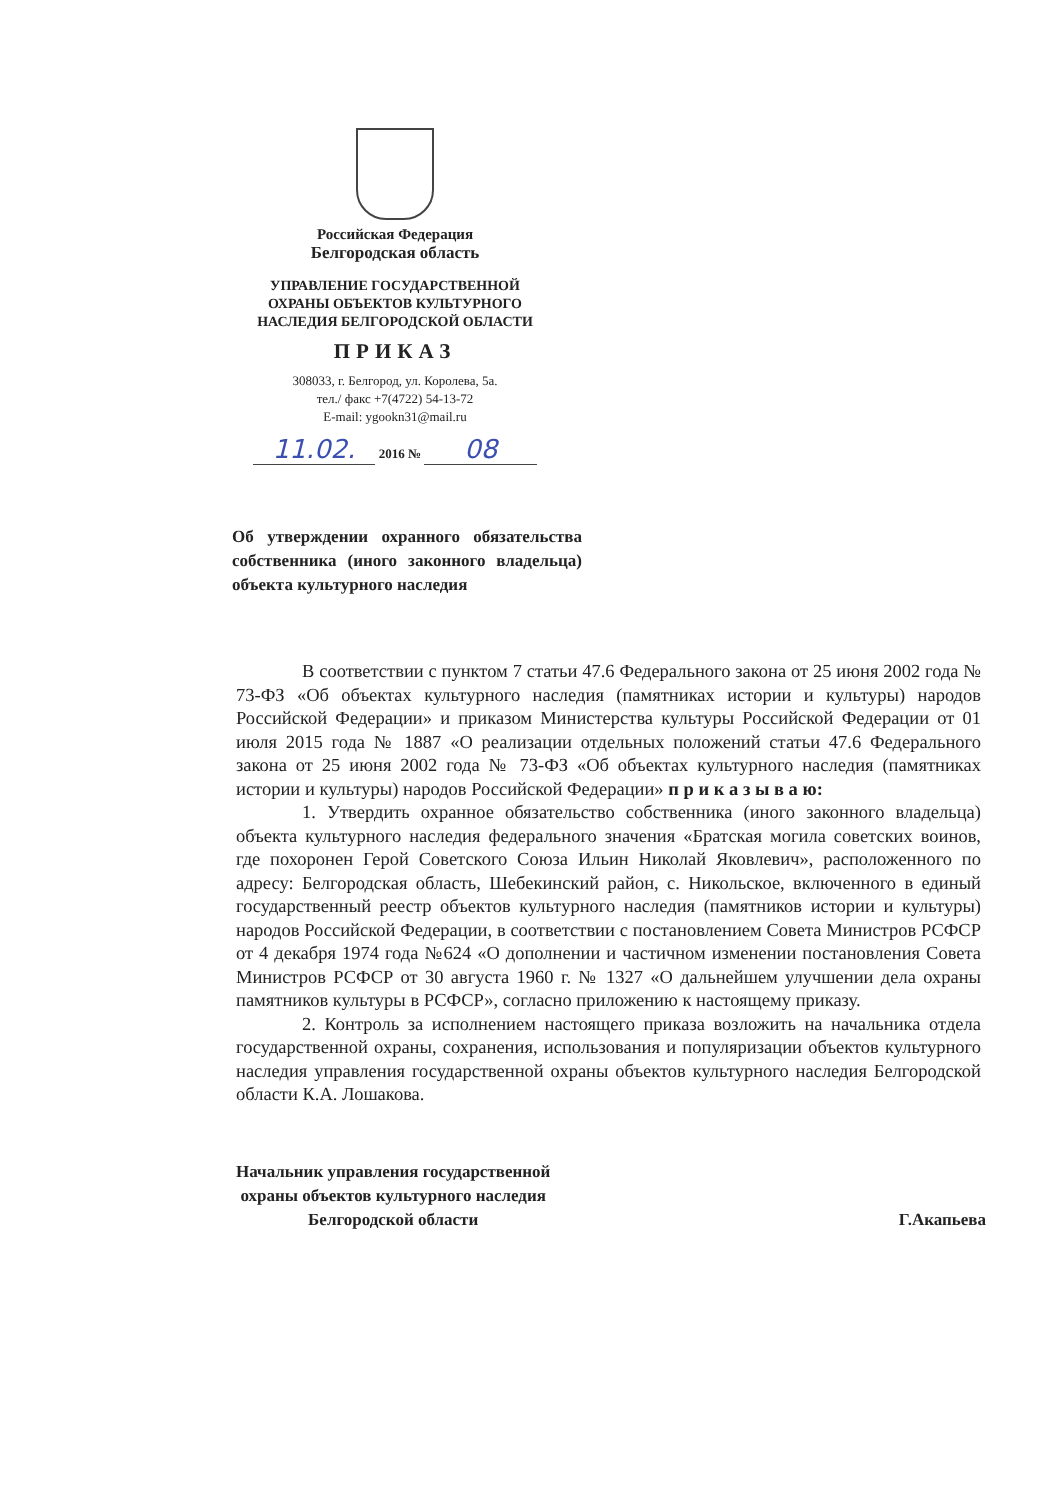Российская Федерация
Белгородская область
УПРАВЛЕНИЕ ГОСУДАРСТВЕННОЙ
ОХРАНЫ ОБЪЕКТОВ КУЛЬТУРНОГО
НАСЛЕДИЯ БЕЛГОРОДСКОЙ ОБЛАСТИ
ПРИКАЗ
308033, г. Белгород, ул. Королева, 5а.
тел./ факс +7(4722) 54-13-72
E-mail: ygookn31@mail.ru
11.02. 2016 № 08
Об утверждении охранного обязательства собственника (иного законного владельца) объекта культурного наследия
В соответствии с пунктом 7 статьи 47.6 Федерального закона от 25 июня 2002 года № 73-ФЗ «Об объектах культурного наследия (памятниках истории и культуры) народов Российской Федерации» и приказом Министерства культуры Российской Федерации от 01 июля 2015 года № 1887 «О реализации отдельных положений статьи 47.6 Федерального закона от 25 июня 2002 года № 73-ФЗ «Об объектах культурного наследия (памятниках истории и культуры) народов Российской Федерации» п р и к а з ы в а ю:
1. Утвердить охранное обязательство собственника (иного законного владельца) объекта культурного наследия федерального значения «Братская могила советских воинов, где похоронен Герой Советского Союза Ильин Николай Яковлевич», расположенного по адресу: Белгородская область, Шебекинский район, с. Никольское, включенного в единый государственный реестр объектов культурного наследия (памятников истории и культуры) народов Российской Федерации, в соответствии с постановлением Совета Министров РСФСР от 4 декабря 1974 года №624 «О дополнении и частичном изменении постановления Совета Министров РСФСР от 30 августа 1960 г. № 1327 «О дальнейшем улучшении дела охраны памятников культуры в РСФСР», согласно приложению к настоящему приказу.
2. Контроль за исполнением настоящего приказа возложить на начальника отдела государственной охраны, сохранения, использования и популяризации объектов культурного наследия управления государственной охраны объектов культурного наследия Белгородской области К.А. Лошакова.
Начальник управления государственной
охраны объектов культурного наследия
Белгородской области
Г.Акапьева